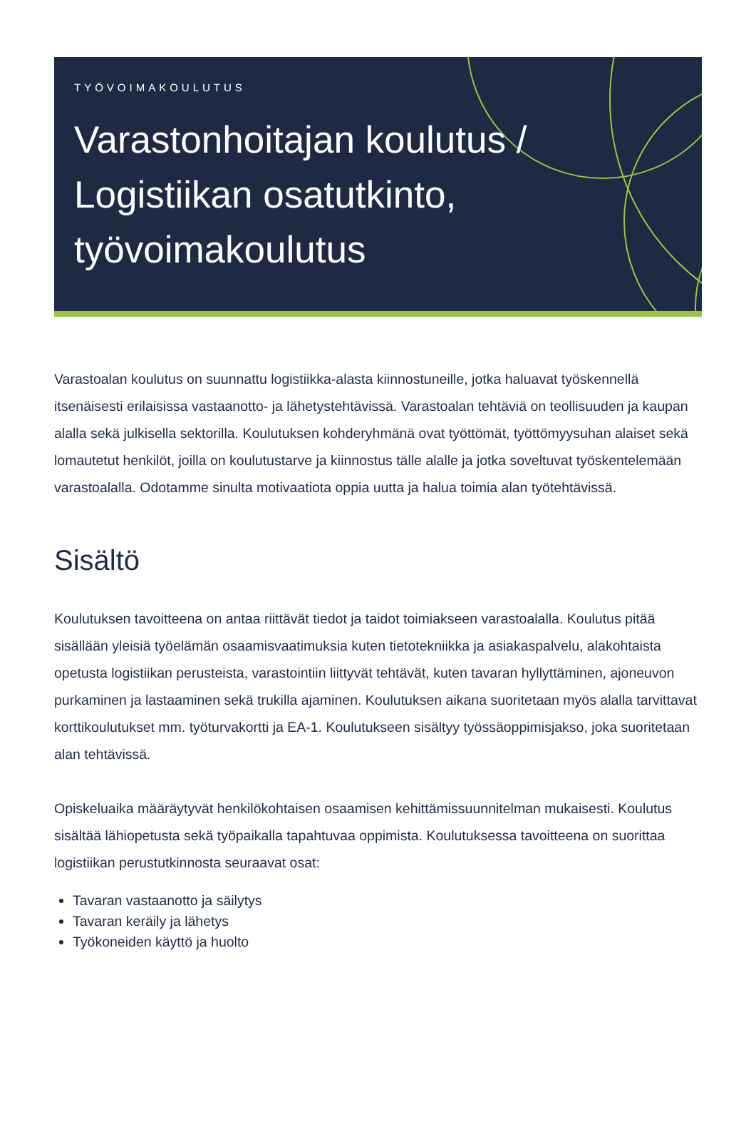TYÖVOIMAKOULUTUS
Varastonhoitajan koulutus / Logistiikan osatutkinto, työvoimakoulutus
Varastoalan koulutus on suunnattu logistiikka-alasta kiinnostuneille, jotka haluavat työskennellä itsenäisesti erilaisissa vastaanotto- ja lähetystehtävissä. Varastoalan tehtäviä on teollisuuden ja kaupan alalla sekä julkisella sektorilla. Koulutuksen kohderyhmänä ovat työttömät, työttömyysuhan alaiset sekä lomautetut henkilöt, joilla on koulutustarve ja kiinnostus tälle alalle ja jotka soveltuvat työskentelemään varastoalalla. Odotamme sinulta motivaatiota oppia uutta ja halua toimia alan työtehtävissä.
Sisältö
Koulutuksen tavoitteena on antaa riittävät tiedot ja taidot toimiakseen varastoalalla. Koulutus pitää sisällään yleisiä työelämän osaamisvaatimuksia kuten tietotekniikka ja asiakaspalvelu, alakohtaista opetusta logistiikan perusteista, varastointiin liittyvät tehtävät, kuten tavaran hyllyttäminen, ajoneuvon purkaminen ja lastaaminen sekä trukilla ajaminen. Koulutuksen aikana suoritetaan myös alalla tarvittavat korttikoulutukset mm. työturvakortti ja EA-1. Koulutukseen sisältyy työssäoppimisjakso, joka suoritetaan alan tehtävissä.
Opiskeluaika määräytyvät henkilökohtaisen osaamisen kehittämissuunnitelman mukaisesti. Koulutus sisältää lähiopetusta sekä työpaikalla tapahtuvaa oppimista. Koulutuksessa tavoitteena on suorittaa logistiikan perustutkinnosta seuraavat osat:
Tavaran vastaanotto ja säilytys
Tavaran keräily ja lähetys
Työkoneiden käyttö ja huolto